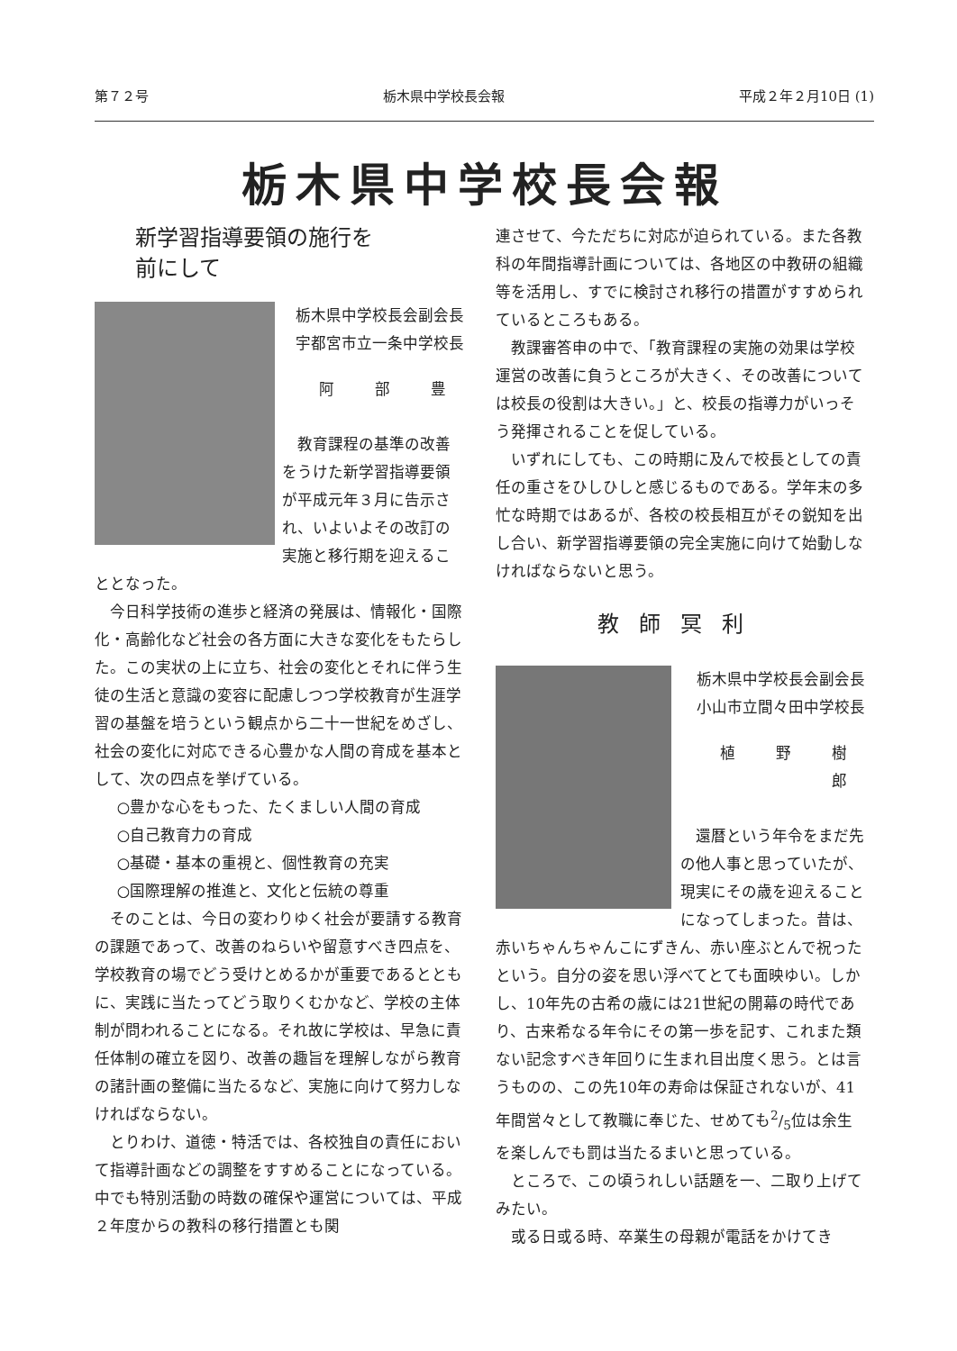第７２号 栃木県中学校長会報 平成２年２月10日 (1)
栃木県中学校長会報
新学習指導要領の施行を
前にして
栃木県中学校長会副会長
宇都宮市立一条中学校長
阿 部 豊
教育課程の基準の改善をうけた新学習指導要領が平成元年３月に告示され、いよいよその改訂の実施と移行期を迎えることとなった。
今日科学技術の進歩と経済の発展は、情報化・国際化・高齢化など社会の各方面に大きな変化をもたらした。この実状の上に立ち、社会の変化とそれに伴う生徒の生活と意識の変容に配慮しつつ学校教育が生涯学習の基盤を培うという観点から二十一世紀をめざし、社会の変化に対応できる心豊かな人間の育成を基本として、次の四点を挙げている。
○豊かな心をもった、たくましい人間の育成
○自己教育力の育成
○基礎・基本の重視と、個性教育の充実
○国際理解の推進と、文化と伝統の尊重
そのことは、今日の変わりゆく社会が要請する教育の課題であって、改善のねらいや留意すべき四点を、学校教育の場でどう受けとめるかが重要であるとともに、実践に当たってどう取りくむかなど、学校の主体制が問われることになる。それ故に学校は、早急に責任体制の確立を図り、改善の趣旨を理解しながら教育の諸計画の整備に当たるなど、実施に向けて努力しなければならない。
とりわけ、道徳・特活では、各校独自の責任において指導計画などの調整をすすめることになっている。中でも特別活動の時数の確保や運営については、平成２年度からの教科の移行措置とも関
連させて、今ただちに対応が迫られている。また各教科の年間指導計画については、各地区の中教研の組織等を活用し、すでに検討され移行の措置がすすめられているところもある。
教課審答申の中で、「教育課程の実施の効果は学校運営の改善に負うところが大きく、その改善については校長の役割は大きい。」と、校長の指導力がいっそう発揮されることを促している。
いずれにしても、この時期に及んで校長としての責任の重さをひしひしと感じるものである。学年末の多忙な時期ではあるが、各校の校長相互がその鋭知を出し合い、新学習指導要領の完全実施に向けて始動しなければならないと思う。
教師冥利
栃木県中学校長会副会長
小山市立間々田中学校長
植 野 樹 郎
還暦という年令をまだ先の他人事と思っていたが、現実にその歳を迎えることになってしまった。昔は、赤いちゃんちゃんこにずきん、赤い座ぶとんで祝ったという。自分の姿を思い浮べてとても面映ゆい。しかし、10年先の古希の歳には21世紀の開幕の時代であり、古来希なる年令にその第一歩を記す、これまた類ない記念すべき年回りに生まれ目出度く思う。とは言うものの、この先10年の寿命は保証されないが、41年間営々として教職に奉じた、せめても2/5位は余生を楽しんでも罰は当たるまいと思っている。
ところで、この頃うれしい話題を一、二取り上げてみたい。
或る日或る時、卒業生の母親が電話をかけてき